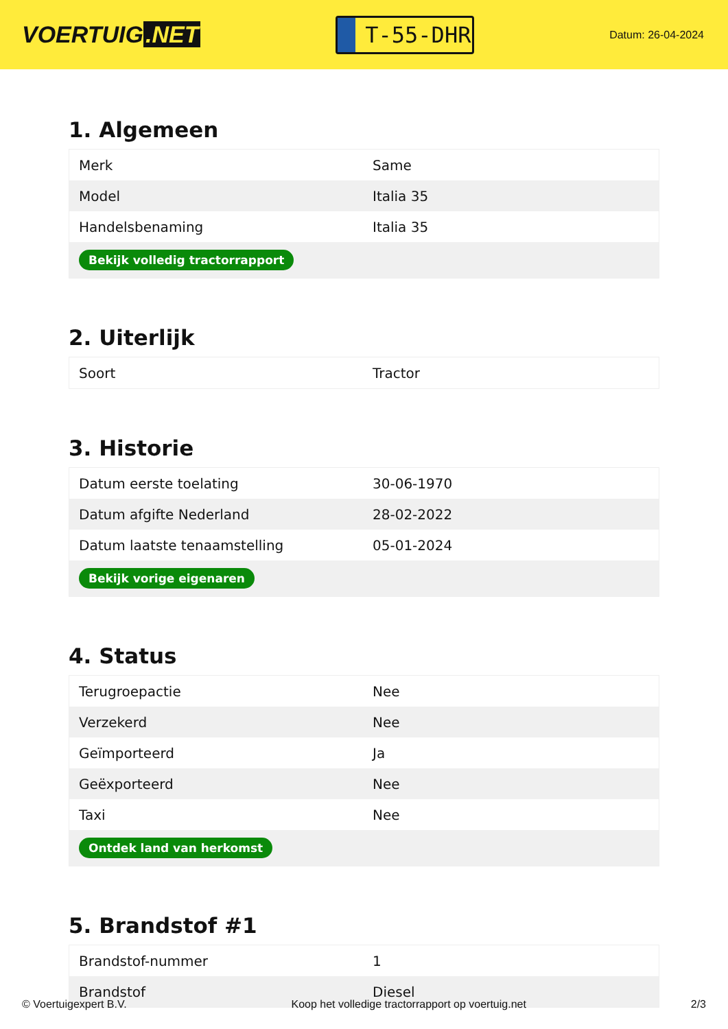VOERTUIG.NET
T-55-DHR
Datum: 26-04-2024
1. Algemeen
| Merk | Same |
| Model | Italia 35 |
| Handelsbenaming | Italia 35 |
| Bekijk volledig tractorrapport | |
2. Uiterlijk
| Soort | Tractor |
3. Historie
| Datum eerste toelating | 30-06-1970 |
| Datum afgifte Nederland | 28-02-2022 |
| Datum laatste tenaamstelling | 05-01-2024 |
| Bekijk vorige eigenaren | |
4. Status
| Terugroepactie | Nee |
| Verzekerd | Nee |
| Geïmporteerd | Ja |
| Geëxporteerd | Nee |
| Taxi | Nee |
| Ontdek land van herkomst | |
5. Brandstof #1
| Brandstof-nummer | 1 |
| Brandstof | Diesel |
© Voertuigexpert B.V. Koop het volledige tractorrapport op voertuig.net 2/3